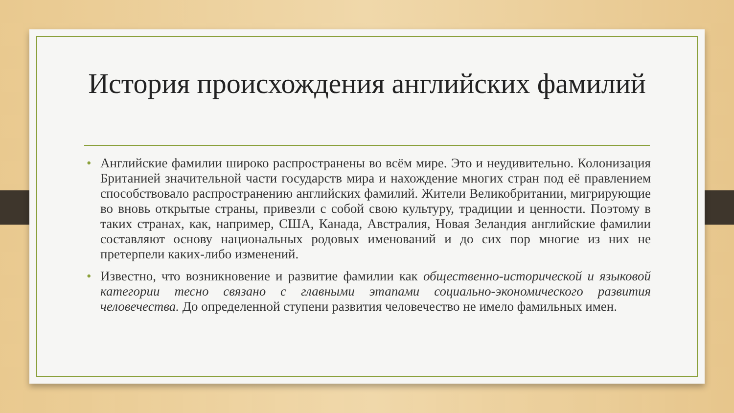История происхождения английских фамилий
• Английские фамилии широко распространены во всём мире. Это и неудивительно. Колонизация Британией значительной части государств мира и нахождение многих стран под её правлением способствовало распространению английских фамилий. Жители Великобритании, мигрирующие во вновь открытые страны, привезли с собой свою культуру, традиции и ценности. Поэтому в таких странах, как, например, США, Канада, Австралия, Новая Зеландия английские фамилии составляют основу национальных родовых именований и до сих пор многие из них не претерпели каких-либо изменений.
• Известно, что возникновение и развитие фамилии как общественно-исторической и языковой категории тесно связано с главными этапами социально-экономического развития человечества. До определенной ступени развития человечество не имело фамильных имен.